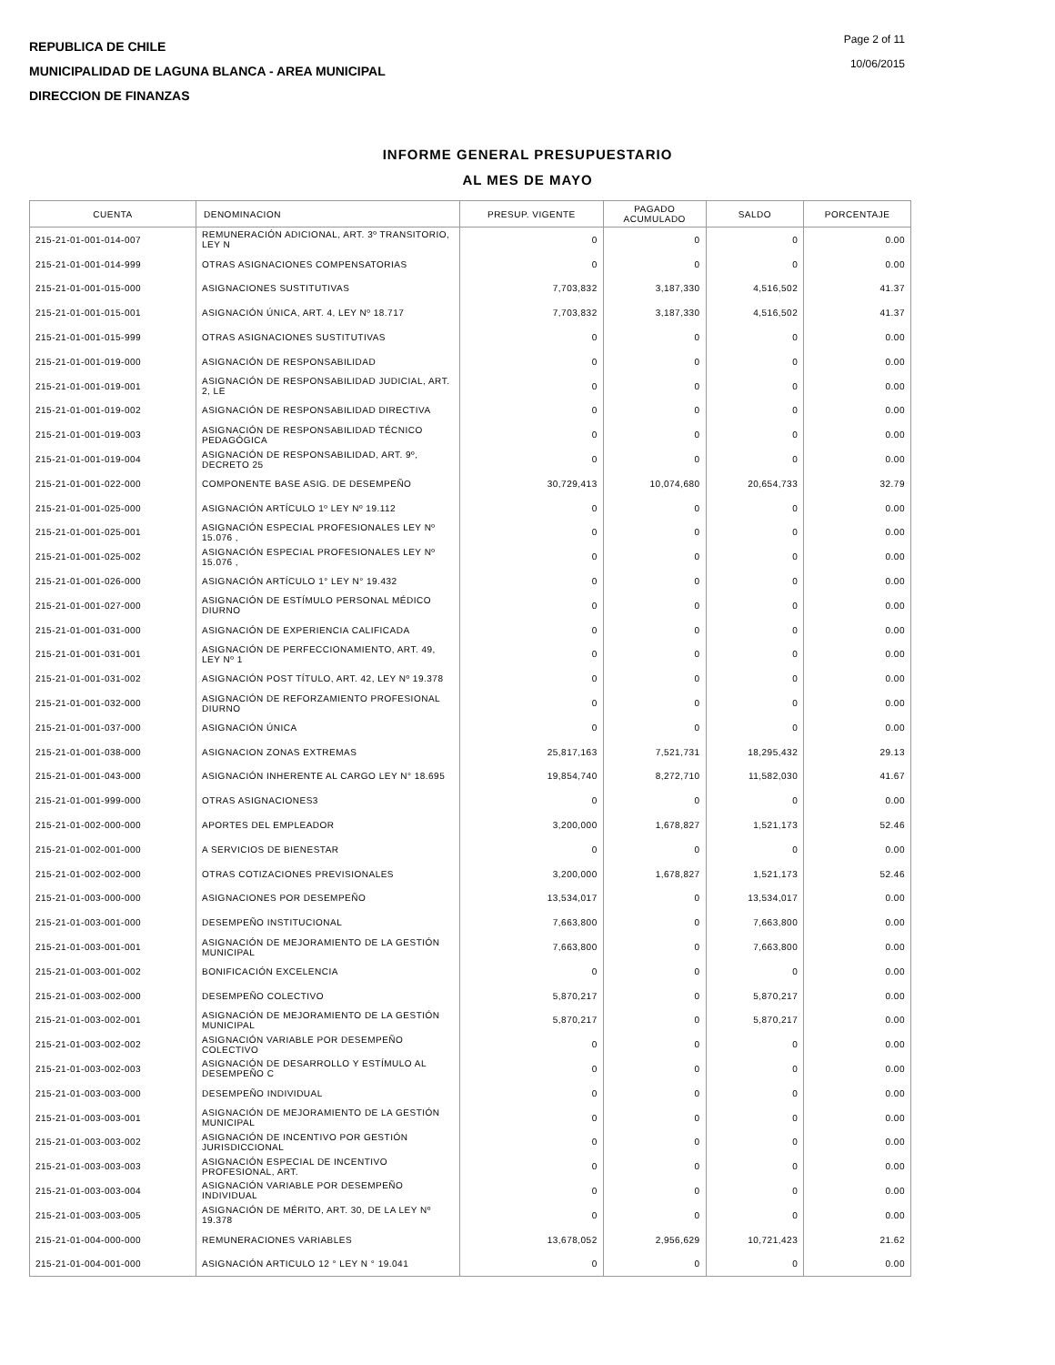REPUBLICA DE CHILE
MUNICIPALIDAD DE LAGUNA BLANCA - AREA MUNICIPAL
DIRECCION DE FINANZAS
Page 2 of 11
10/06/2015
INFORME GENERAL PRESUPUESTARIO
AL MES DE MAYO
| CUENTA | DENOMINACION | PRESUP. VIGENTE | PAGADO ACUMULADO | SALDO | PORCENTAJE |
| --- | --- | --- | --- | --- | --- |
| 215-21-01-001-014-007 | REMUNERACIÓN ADICIONAL, ART. 3º TRANSITORIO, LEY N | 0 | 0 | 0 | 0.00 |
| 215-21-01-001-014-999 | OTRAS ASIGNACIONES COMPENSATORIAS | 0 | 0 | 0 | 0.00 |
| 215-21-01-001-015-000 | ASIGNACIONES SUSTITUTIVAS | 7,703,832 | 3,187,330 | 4,516,502 | 41.37 |
| 215-21-01-001-015-001 | ASIGNACIÓN ÚNICA, ART. 4, LEY Nº 18.717 | 7,703,832 | 3,187,330 | 4,516,502 | 41.37 |
| 215-21-01-001-015-999 | OTRAS ASIGNACIONES SUSTITUTIVAS | 0 | 0 | 0 | 0.00 |
| 215-21-01-001-019-000 | ASIGNACIÓN DE RESPONSABILIDAD | 0 | 0 | 0 | 0.00 |
| 215-21-01-001-019-001 | ASIGNACIÓN DE RESPONSABILIDAD JUDICIAL, ART. 2, LE | 0 | 0 | 0 | 0.00 |
| 215-21-01-001-019-002 | ASIGNACIÓN DE RESPONSABILIDAD DIRECTIVA | 0 | 0 | 0 | 0.00 |
| 215-21-01-001-019-003 | ASIGNACIÓN DE RESPONSABILIDAD TÉCNICO PEDAGÓGICA | 0 | 0 | 0 | 0.00 |
| 215-21-01-001-019-004 | ASIGNACIÓN DE RESPONSABILIDAD, ART. 9º, DECRETO 25 | 0 | 0 | 0 | 0.00 |
| 215-21-01-001-022-000 | COMPONENTE BASE ASIG. DE DESEMPEÑO | 30,729,413 | 10,074,680 | 20,654,733 | 32.79 |
| 215-21-01-001-025-000 | ASIGNACIÓN ARTÍCULO 1º LEY Nº 19.112 | 0 | 0 | 0 | 0.00 |
| 215-21-01-001-025-001 | ASIGNACIÓN ESPECIAL PROFESIONALES LEY Nº 15.076 , | 0 | 0 | 0 | 0.00 |
| 215-21-01-001-025-002 | ASIGNACIÓN ESPECIAL PROFESIONALES LEY Nº 15.076 , | 0 | 0 | 0 | 0.00 |
| 215-21-01-001-026-000 | ASIGNACIÓN ARTÍCULO 1° LEY N° 19.432 | 0 | 0 | 0 | 0.00 |
| 215-21-01-001-027-000 | ASIGNACIÓN DE ESTÍMULO PERSONAL MÉDICO DIURNO | 0 | 0 | 0 | 0.00 |
| 215-21-01-001-031-000 | ASIGNACIÓN DE EXPERIENCIA CALIFICADA | 0 | 0 | 0 | 0.00 |
| 215-21-01-001-031-001 | ASIGNACIÓN DE PERFECCIONAMIENTO, ART. 49, LEY Nº 1 | 0 | 0 | 0 | 0.00 |
| 215-21-01-001-031-002 | ASIGNACIÓN POST TÍTULO, ART. 42, LEY Nº 19.378 | 0 | 0 | 0 | 0.00 |
| 215-21-01-001-032-000 | ASIGNACIÓN DE REFORZAMIENTO PROFESIONAL DIURNO | 0 | 0 | 0 | 0.00 |
| 215-21-01-001-037-000 | ASIGNACIÓN ÚNICA | 0 | 0 | 0 | 0.00 |
| 215-21-01-001-038-000 | ASIGNACION ZONAS EXTREMAS | 25,817,163 | 7,521,731 | 18,295,432 | 29.13 |
| 215-21-01-001-043-000 | ASIGNACIÓN INHERENTE AL CARGO LEY N° 18.695 | 19,854,740 | 8,272,710 | 11,582,030 | 41.67 |
| 215-21-01-001-999-000 | OTRAS ASIGNACIONES3 | 0 | 0 | 0 | 0.00 |
| 215-21-01-002-000-000 | APORTES DEL EMPLEADOR | 3,200,000 | 1,678,827 | 1,521,173 | 52.46 |
| 215-21-01-002-001-000 | A SERVICIOS DE BIENESTAR | 0 | 0 | 0 | 0.00 |
| 215-21-01-002-002-000 | OTRAS COTIZACIONES PREVISIONALES | 3,200,000 | 1,678,827 | 1,521,173 | 52.46 |
| 215-21-01-003-000-000 | ASIGNACIONES POR DESEMPEÑO | 13,534,017 | 0 | 13,534,017 | 0.00 |
| 215-21-01-003-001-000 | DESEMPEÑO INSTITUCIONAL | 7,663,800 | 0 | 7,663,800 | 0.00 |
| 215-21-01-003-001-001 | ASIGNACIÓN DE MEJORAMIENTO DE LA GESTIÓN MUNICIPAL | 7,663,800 | 0 | 7,663,800 | 0.00 |
| 215-21-01-003-001-002 | BONIFICACIÓN EXCELENCIA | 0 | 0 | 0 | 0.00 |
| 215-21-01-003-002-000 | DESEMPEÑO COLECTIVO | 5,870,217 | 0 | 5,870,217 | 0.00 |
| 215-21-01-003-002-001 | ASIGNACIÓN DE MEJORAMIENTO DE LA GESTIÓN MUNICIPAL | 5,870,217 | 0 | 5,870,217 | 0.00 |
| 215-21-01-003-002-002 | ASIGNACIÓN VARIABLE POR DESEMPEÑO COLECTIVO | 0 | 0 | 0 | 0.00 |
| 215-21-01-003-002-003 | ASIGNACIÓN DE DESARROLLO Y ESTÍMULO AL DESEMPEÑO C | 0 | 0 | 0 | 0.00 |
| 215-21-01-003-003-000 | DESEMPEÑO INDIVIDUAL | 0 | 0 | 0 | 0.00 |
| 215-21-01-003-003-001 | ASIGNACIÓN DE MEJORAMIENTO DE LA GESTIÓN MUNICIPAL | 0 | 0 | 0 | 0.00 |
| 215-21-01-003-003-002 | ASIGNACIÓN DE INCENTIVO POR GESTIÓN JURISDICCIONAL | 0 | 0 | 0 | 0.00 |
| 215-21-01-003-003-003 | ASIGNACIÓN ESPECIAL DE INCENTIVO PROFESIONAL, ART. | 0 | 0 | 0 | 0.00 |
| 215-21-01-003-003-004 | ASIGNACIÓN VARIABLE POR DESEMPEÑO INDIVIDUAL | 0 | 0 | 0 | 0.00 |
| 215-21-01-003-003-005 | ASIGNACIÓN DE MÉRITO, ART. 30, DE LA LEY Nº 19.378 | 0 | 0 | 0 | 0.00 |
| 215-21-01-004-000-000 | REMUNERACIONES VARIABLES | 13,678,052 | 2,956,629 | 10,721,423 | 21.62 |
| 215-21-01-004-001-000 | ASIGNACIÓN ARTICULO 12 ° LEY N ° 19.041 | 0 | 0 | 0 | 0.00 |